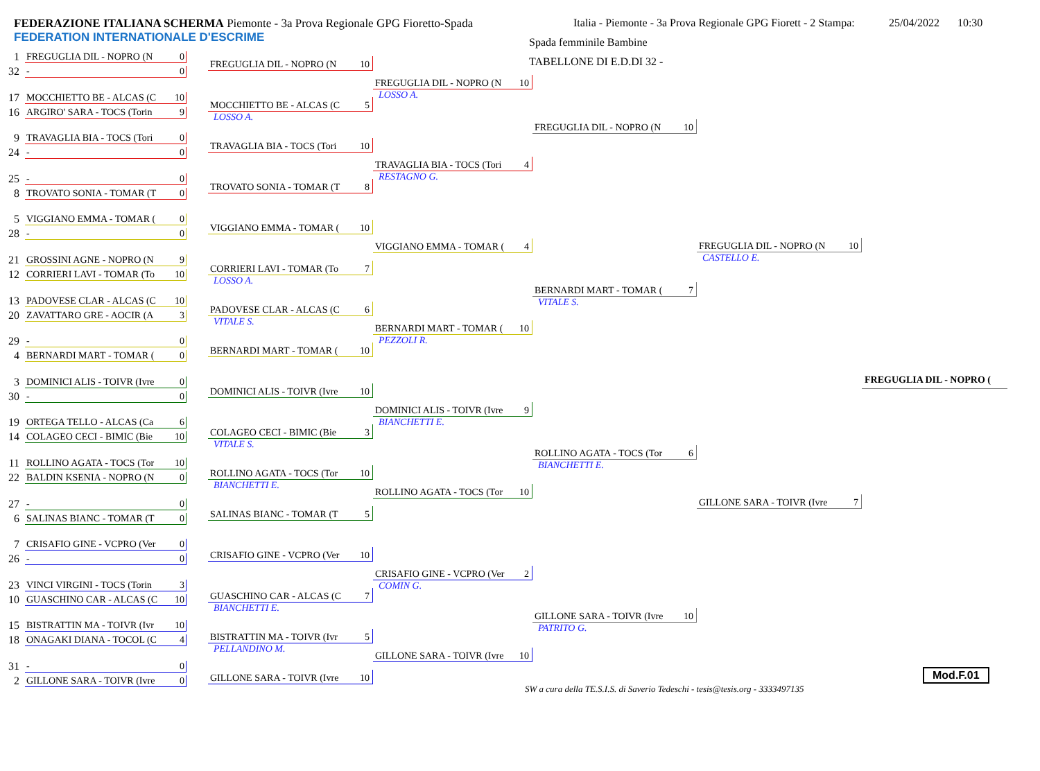FEDERAZIONE ITALIANA SCHERMA Piemonte - 3a Prova Regionale GPG Fioretto-Spada
FEDERATION INTERNATIONALE D'ESCRIME
Italia - Piemonte - 3a Prova Regionale GPG Fiorett - 2 Stampa:
Spada femminile Bambine
TABELLONE DI E.D.DI 32 -
25/04/2022 10:30
1 FREGUGLIA DIL - NOPRO (N 0
32 - 0
17 MOCCHIETTO BE - ALCAS (C 10
16 ARGIRO' SARA - TOCS (Torin 9
9 TRAVAGLIA BIA - TOCS (Tori 0
24 - 0
25 - 0
8 TROVATO SONIA - TOMAR (T 0
5 VIGGIANO EMMA - TOMAR (0
28 - 0
21 GROSSINI AGNE - NOPRO (N 9
12 CORRIERI LAVI - TOMAR (To 10
13 PADOVESE CLAR - ALCAS (C 10
20 ZAVATTARO GRE - AOCIR (A 3
29 - 0
4 BERNARDI MART - TOMAR (0
3 DOMINICI ALIS - TOIVR (Ivre 0
30 - 0
19 ORTEGA TELLO - ALCAS (Ca 6
14 COLAGEO CECI - BIMIC (Bie 10
11 ROLLINO AGATA - TOCS (Tor 10
22 BALDIN KSENIA - NOPRO (N 0
27 - 0
6 SALINAS BIANC - TOMAR (T 0
7 CRISAFIO GINE - VCPRO (Ver 0
26 - 0
23 VINCI VIRGINI - TOCS (Torin 3
10 GUASCHINO CAR - ALCAS (C 10
15 BISTRATTIN MA - TOIVR (Ivr 10
18 ONAGAKI DIANA - TOCOL (C 4
31 - 0
2 GILLONE SARA - TOIVR (Ivre 0
FREGUGLIA DIL - NOPRO (N 10
MOCCHIETTO BE - ALCAS (C 5
LOSSO A.
TRAVAGLIA BIA - TOCS (Tori 10
TROVATO SONIA - TOMAR (T 8
VIGGIANO EMMA - TOMAR (10
CORRIERI LAVI - TOMAR (To 7
LOSSO A.
PADOVESE CLAR - ALCAS (C 6
VITALE S.
BERNARDI MART - TOMAR (10
DOMINICI ALIS - TOIVR (Ivre 10
COLAGEO CECI - BIMIC (Bie 3
VITALE S.
ROLLINO AGATA - TOCS (Tor 10
BIANCHETTI E.
SALINAS BIANC - TOMAR (T 5
CRISAFIO GINE - VCPRO (Ver 10
GUASCHINO CAR - ALCAS (C 7
BIANCHETTI E.
BISTRATTIN MA - TOIVR (Ivr 5
PELLANDINO M.
GILLONE SARA - TOIVR (Ivre 10
FREGUGLIA DIL - NOPRO (N 10
LOSSO A.
TRAVAGLIA BIA - TOCS (Tori 4
RESTAGNO G.
VIGGIANO EMMA - TOMAR (4
BERNARDI MART - TOMAR (10
PEZZOLI R.
DOMINICI ALIS - TOIVR (Ivre 9
BIANCHETTI E.
ROLLINO AGATA - TOCS (Tor 10
CRISAFIO GINE - VCPRO (Ver 2
COMIN G.
GILLONE SARA - TOIVR (Ivre 10
FREGUGLIA DIL - NOPRO (N 10
BERNARDI MART - TOMAR (7
VITALE S.
ROLLINO AGATA - TOCS (Tor 6
BIANCHETTI E.
GILLONE SARA - TOIVR (Ivre 10
PATRITO G.
FREGUGLIA DIL - NOPRO (N 10
CASTELLO E.
GILLONE SARA - TOIVR (Ivre 7
FREGUGLIA DIL - NOPRO (
SW a cura della TE.S.I.S. di Saverio Tedeschi - tesis@tesis.org - 3333497135
Mod.F.01